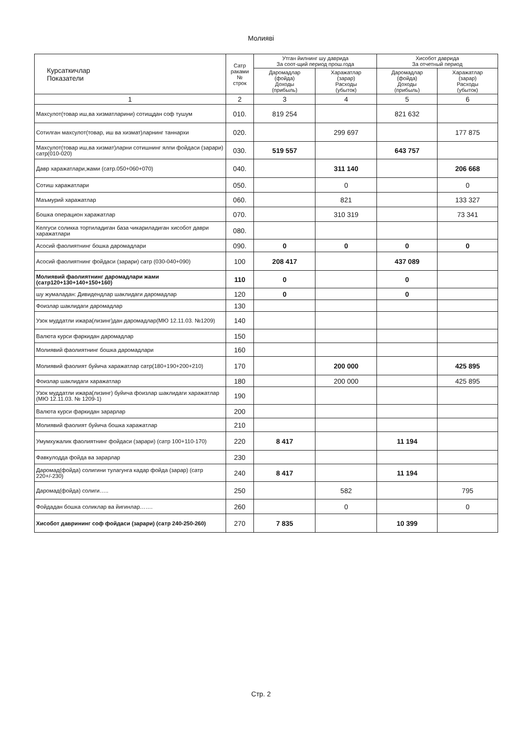Молияві
| Курсаткичлар Показатели | Сатр раками № строк | Утган йилнинг шу даврида За соот-щий период прош.года | | Хисобот даврида За отчетный период | |
| --- | --- | --- | --- | --- | --- |
| | | Даромадлар (фойда) Доходы (прибыль) | Харажатлар (зарар) Расходы (убыток) | Даромадлар (фойда) Доходы (прибыль) | Харажатлар (зарар) Расходы (убыток) |
| 1 | 2 | 3 | 4 | 5 | 6 |
| Махсулот(товар иш,ва хизматларини) сотищдан соф тушум | 010. | 819 254 | | 821 632 | |
| Сотилган махсулот(товар, иш ва хизмат)ларнинг таннархи | 020. | | 299 697 | | 177 875 |
| Махсулот(товар иш,ва хизмат)ларни сотишнинг ялпи фойдаси (зарари) сатр(010-020) | 030. | 519 557 | | 643 757 | |
| Давр харажатлари,жами (сатр.050+060+070) | 040. | | 311 140 | | 206 668 |
| Сотиш харажатлари | 050. | | 0 | | 0 |
| Маъмурий харажатлар | 060. | | 821 | | 133 327 |
| Бошка операцион харажатлар | 070. | | 310 319 | | 73 341 |
| Келгуси соликка тортиладиган база чикариладиган хисобот даври харажатлари | 080. | | | | |
| Асосий фаолиятнинг бошка даромадлари | 090. | 0 | 0 | 0 | 0 |
| Асосий фаолиятнинг фойдаси (зарари) сатр (030-040+090) | 100 | 208 417 | | 437 089 | |
| Молиявий фаолиятнинг даромадлари жами (сатр120+130+140+150+160) | 110 | 0 | | 0 | |
| шу жумаладан: Дивидендлар шаклидаги даромадлар | 120 | 0 | | 0 | |
| Фоизлар шаклидаги даромадлар | 130 | | | | |
| Узок муддатли ижара(лизинг)дан даромадлар(МЮ 12.11.03. №1209) | 140 | | | | |
| Валюта курси фаркидан даромадлар | 150 | | | | |
| Молиявий фаолиятнинг бошка даромадлари | 160 | | | | |
| Молиявий фаолият буйича харажатлар сатр(180+190+200+210) | 170 | | 200 000 | | 425 895 |
| Фоизлар шаклидаги харажатлар | 180 | | 200 000 | | 425 895 |
| Узок муддатли ижара(лизинг) буйича фоизлар шаклидаги харажатлар (МЮ 12.11.03. № 1209-1) | 190 | | | | |
| Валюта курси фаркидан зарарлар | 200 | | | | |
| Молиявий фаолият буйича бошка харажатлар | 210 | | | | |
| Умумхужалик фаолиятнинг фойдаси (зарари) (сатр 100+110-170) | 220 | 8 417 | | 11 194 | |
| Фавкулодда фойда ва зарарлар | 230 | | | | |
| Даромад(фойда) солигини тулагунга кадар фойда (зарар) (сатр 220+/-230) | 240 | 8 417 | | 11 194 | |
| Даромад(фойда) солиги….. | 250 | | 582 | | 795 |
| Фойдадан бошка соликлар ва йигинлар……. | 260 | | 0 | | 0 |
| Хисобот даврининг соф фойдаси (зарари) (сатр 240-250-260) | 270 | 7 835 | | 10 399 | |
Стр. 2